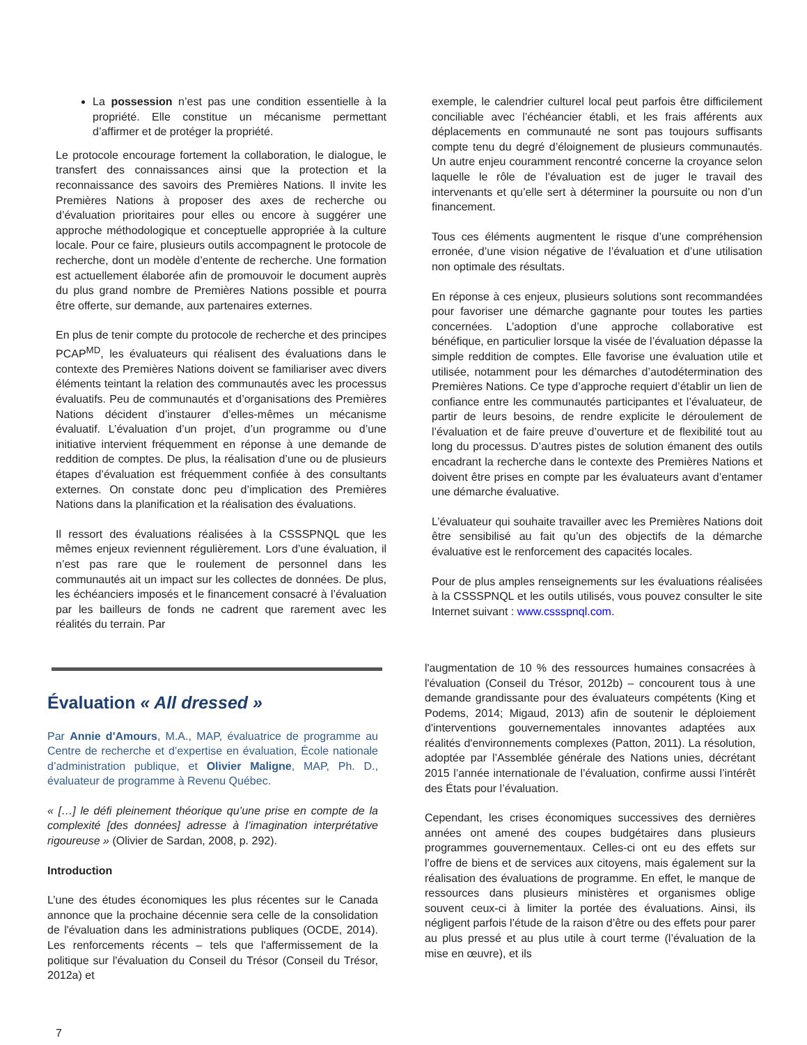La possession n’est pas une condition essentielle à la propriété. Elle constitue un mécanisme permettant d’affirmer et de protéger la propriété.
Le protocole encourage fortement la collaboration, le dialogue, le transfert des connaissances ainsi que la protection et la reconnaissance des savoirs des Premières Nations. Il invite les Premières Nations à proposer des axes de recherche ou d’évaluation prioritaires pour elles ou encore à suggérer une approche méthodologique et conceptuelle appropriée à la culture locale. Pour ce faire, plusieurs outils accompagnent le protocole de recherche, dont un modèle d’entente de recherche. Une formation est actuellement élaborée afin de promouvoir le document auprès du plus grand nombre de Premières Nations possible et pourra être offerte, sur demande, aux partenaires externes.
En plus de tenir compte du protocole de recherche et des principes PCAP<sup>MD</sup>, les évaluateurs qui réalisent des évaluations dans le contexte des Premières Nations doivent se familiariser avec divers éléments teintant la relation des communautés avec les processus évaluatifs. Peu de communautés et d’organisations des Premières Nations décident d’instaurer d’elles-mêmes un mécanisme évaluatif. L’évaluation d’un projet, d’un programme ou d’une initiative intervient fréquemment en réponse à une demande de reddition de comptes. De plus, la réalisation d’une ou de plusieurs étapes d’évaluation est fréquemment confiée à des consultants externes. On constate donc peu d’implication des Premières Nations dans la planification et la réalisation des évaluations.
Il ressort des évaluations réalisées à la CSSSPNQL que les mêmes enjeux reviennent régulièrement. Lors d’une évaluation, il n’est pas rare que le roulement de personnel dans les communautés ait un impact sur les collectes de données. De plus, les échéanciers imposés et le financement consacré à l’évaluation par les bailleurs de fonds ne cadrent que rarement avec les réalités du terrain. Par
exemple, le calendrier culturel local peut parfois être difficilement conciliable avec l’échéancier établi, et les frais afférents aux déplacements en communauté ne sont pas toujours suffisants compte tenu du degré d’éloignement de plusieurs communautés. Un autre enjeu couramment rencontré concerne la croyance selon laquelle le rôle de l’évaluation est de juger le travail des intervenants et qu’elle sert à déterminer la poursuite ou non d’un financement.
Tous ces éléments augmentent le risque d’une compréhension erronée, d’une vision négative de l’évaluation et d’une utilisation non optimale des résultats.
En réponse à ces enjeux, plusieurs solutions sont recommandées pour favoriser une démarche gagnante pour toutes les parties concernées. L’adoption d’une approche collaborative est bénéfique, en particulier lorsque la visée de l’évaluation dépasse la simple reddition de comptes. Elle favorise une évaluation utile et utilisée, notamment pour les démarches d’autodétermination des Premières Nations. Ce type d’approche requiert d’établir un lien de confiance entre les communautés participantes et l’évaluateur, de partir de leurs besoins, de rendre explicite le déroulement de l’évaluation et de faire preuve d’ouverture et de flexibilité tout au long du processus. D’autres pistes de solution émanent des outils encadrant la recherche dans le contexte des Premières Nations et doivent être prises en compte par les évaluateurs avant d’entamer une démarche évaluative.
L’évaluateur qui souhaite travailler avec les Premières Nations doit être sensibilisé au fait qu’un des objectifs de la démarche évaluative est le renforcement des capacités locales.
Pour de plus amples renseignements sur les évaluations réalisées à la CSSSPNQL et les outils utilisés, vous pouvez consulter le site Internet suivant : www.cssspnql.com.
Évaluation « All dressed »
Par Annie d'Amours, M.A., MAP, évaluatrice de programme au Centre de recherche et d’expertise en évaluation, École nationale d’administration publique, et Olivier Maligne, MAP, Ph. D., évaluateur de programme à Revenu Québec.
« […] le défi pleinement théorique qu’une prise en compte de la complexité [des données] adresse à l’imagination interprétative rigoureuse » (Olivier de Sardan, 2008, p. 292).
Introduction
L’une des études économiques les plus récentes sur le Canada annonce que la prochaine décennie sera celle de la consolidation de l'évaluation dans les administrations publiques (OCDE, 2014). Les renforcements récents – tels que l'affermissement de la politique sur l'évaluation du Conseil du Trésor (Conseil du Trésor, 2012a) et
l'augmentation de 10 % des ressources humaines consacrées à l'évaluation (Conseil du Trésor, 2012b) – concourent tous à une demande grandissante pour des évaluateurs compétents (King et Podems, 2014; Migaud, 2013) afin de soutenir le déploiement d'interventions gouvernementales innovantes adaptées aux réalités d'environnements complexes (Patton, 2011). La résolution, adoptée par l’Assemblée générale des Nations unies, décrétant 2015 l’année internationale de l’évaluation, confirme aussi l’intérêt des États pour l’évaluation.
Cependant, les crises économiques successives des dernières années ont amené des coupes budgétaires dans plusieurs programmes gouvernementaux. Celles-ci ont eu des effets sur l’offre de biens et de services aux citoyens, mais également sur la réalisation des évaluations de programme. En effet, le manque de ressources dans plusieurs ministères et organismes oblige souvent ceux-ci à limiter la portée des évaluations. Ainsi, ils négligent parfois l’étude de la raison d’être ou des effets pour parer au plus pressé et au plus utile à court terme (l’évaluation de la mise en œuvre), et ils
7